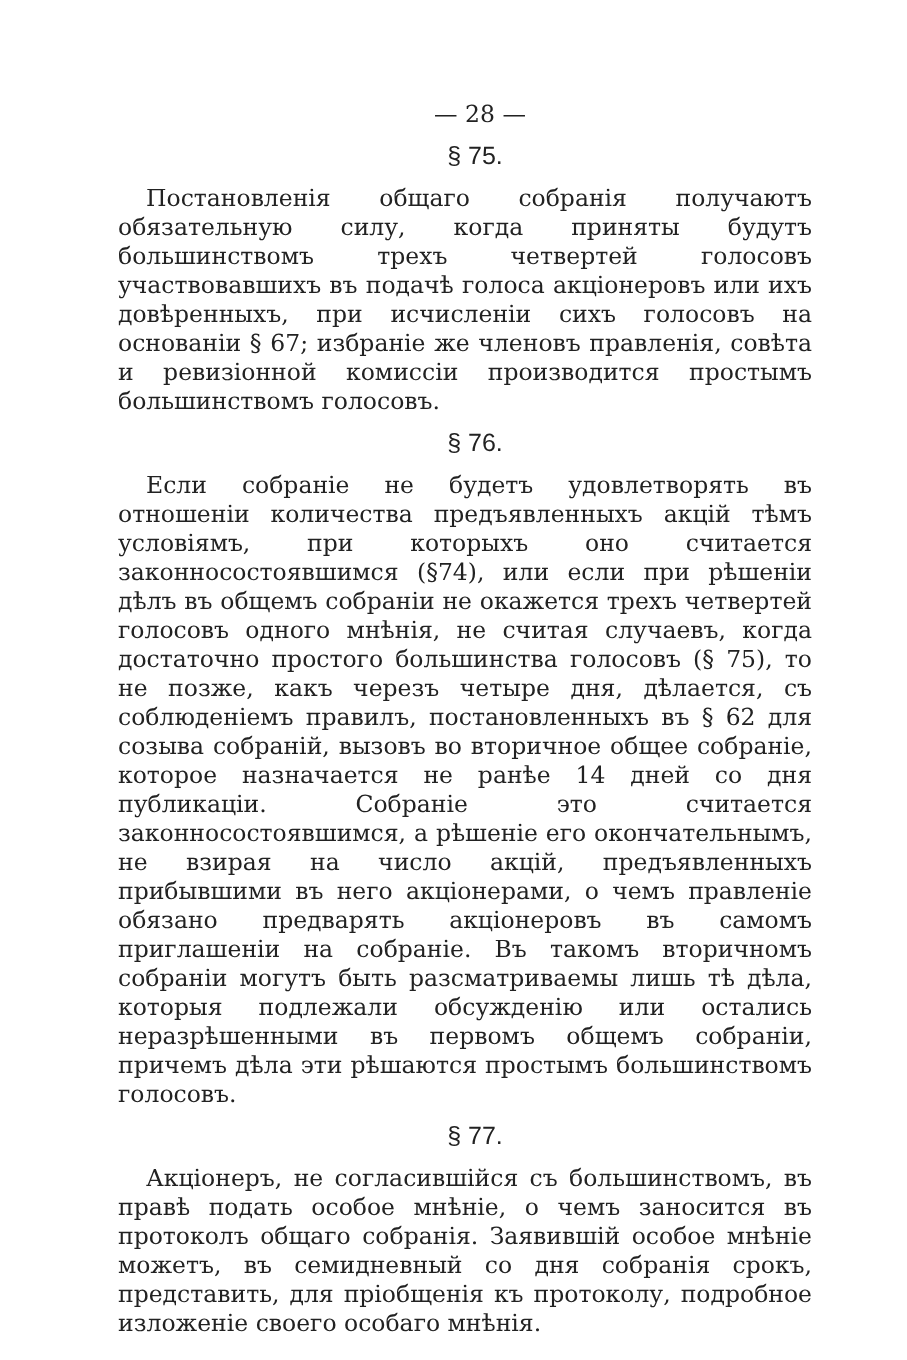— 28 —
§ 75.
Постановленія общаго собранія получаютъ обязательную силу, когда приняты будутъ большинствомъ трехъ четвертей голосовъ участвовавшихъ въ подачѣ голоса акціонеровъ или ихъ довѣренныхъ, при исчисленіи сихъ голосовъ на основаніи § 67; избраніе же членовъ правленія, совѣта и ревизіонной комиссіи производится простымъ большинствомъ голосовъ.
§ 76.
Если собраніе не будетъ удовлетворять въ отношеніи количества предъявленныхъ акцій тѣмъ условіямъ, при которыхъ оно считается законносостоявшимся (§74), или если при рѣшеніи дѣлъ въ общемъ собраніи не окажется трехъ четвертей голосовъ одного мнѣнія, не считая случаевъ, когда достаточно простого большинства голосовъ (§ 75), то не позже, какъ черезъ четыре дня, дѣлается, съ соблюденіемъ правилъ, постановленныхъ въ § 62 для созыва собраній, вызовъ во вторичное общее собраніе, которое назначается не ранѣе 14 дней со дня публикаціи. Собраніе это считается законносостоявшимся, а рѣшеніе его окончательнымъ, не взирая на число акцій, предъявленныхъ прибывшими въ него акціонерами, о чемъ правленіе обязано предварять акціонеровъ въ самомъ приглашеніи на собраніе. Въ такомъ вторичномъ собраніи могутъ быть разсматриваемы лишь тѣ дѣла, которыя подлежали обсужденію или остались неразрѣшенными въ первомъ общемъ собраніи, причемъ дѣла эти рѣшаются простымъ большинствомъ голосовъ.
§ 77.
Акціонеръ, не согласившійся съ большинствомъ, въ правѣ подать особое мнѣніе, о чемъ заносится въ протоколъ общаго собранія. Заявившій особое мнѣніе можетъ, въ семидневный со дня собранія срокъ, представить, для пріобщенія къ протоколу, подробное изложеніе своего особаго мнѣнія.